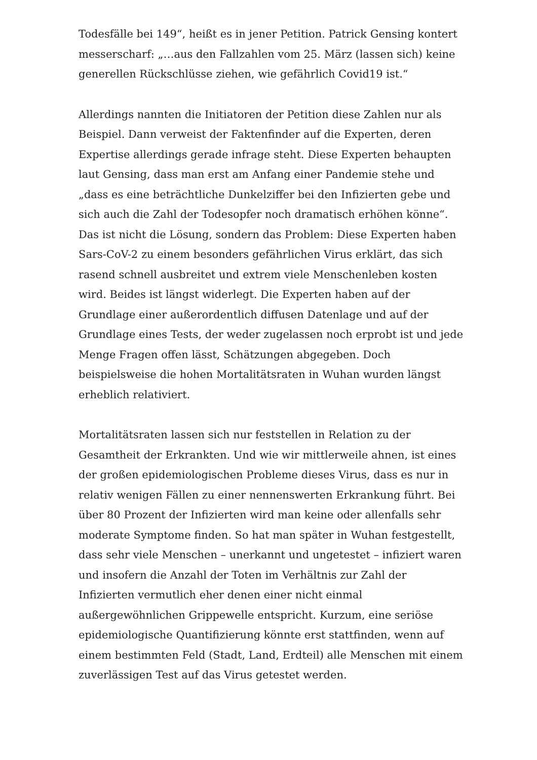Todesfälle bei 149“, heißt es in jener Petition. Patrick Gensing kontert messerscharf: „…aus den Fallzahlen vom 25. März (lassen sich) keine generellen Rückschlüsse ziehen, wie gefährlich Covid19 ist.“
Allerdings nannten die Initiatoren der Petition diese Zahlen nur als Beispiel. Dann verweist der Faktenfinder auf die Experten, deren Expertise allerdings gerade infrage steht. Diese Experten behaupten laut Gensing, dass man erst am Anfang einer Pandemie stehe und „dass es eine beträchtliche Dunkelziffer bei den Infizierten gebe und sich auch die Zahl der Todesopfer noch dramatisch erhöhen könne“. Das ist nicht die Lösung, sondern das Problem: Diese Experten haben Sars-CoV-2 zu einem besonders gefährlichen Virus erklärt, das sich rasend schnell ausbreitet und extrem viele Menschenleben kosten wird. Beides ist längst widerlegt. Die Experten haben auf der Grundlage einer außerordentlich diffusen Datenlage und auf der Grundlage eines Tests, der weder zugelassen noch erprobt ist und jede Menge Fragen offen lässt, Schätzungen abgegeben. Doch beispielsweise die hohen Mortalitätsraten in Wuhan wurden längst erheblich relativiert.
Mortalitätsraten lassen sich nur feststellen in Relation zu der Gesamtheit der Erkrankten. Und wie wir mittlerweile ahnen, ist eines der großen epidemiologischen Probleme dieses Virus, dass es nur in relativ wenigen Fällen zu einer nennenswerten Erkrankung führt. Bei über 80 Prozent der Infizierten wird man keine oder allenfalls sehr moderate Symptome finden. So hat man später in Wuhan festgestellt, dass sehr viele Menschen – unerkannt und ungetestet – infiziert waren und insofern die Anzahl der Toten im Verhältnis zur Zahl der Infizierten vermutlich eher denen einer nicht einmal außergewöhnlichen Grippewelle entspricht. Kurzum, eine seriöse epidemiologische Quantifizierung könnte erst stattfinden, wenn auf einem bestimmten Feld (Stadt, Land, Erdteil) alle Menschen mit einem zuverlässigen Test auf das Virus getestet werden.